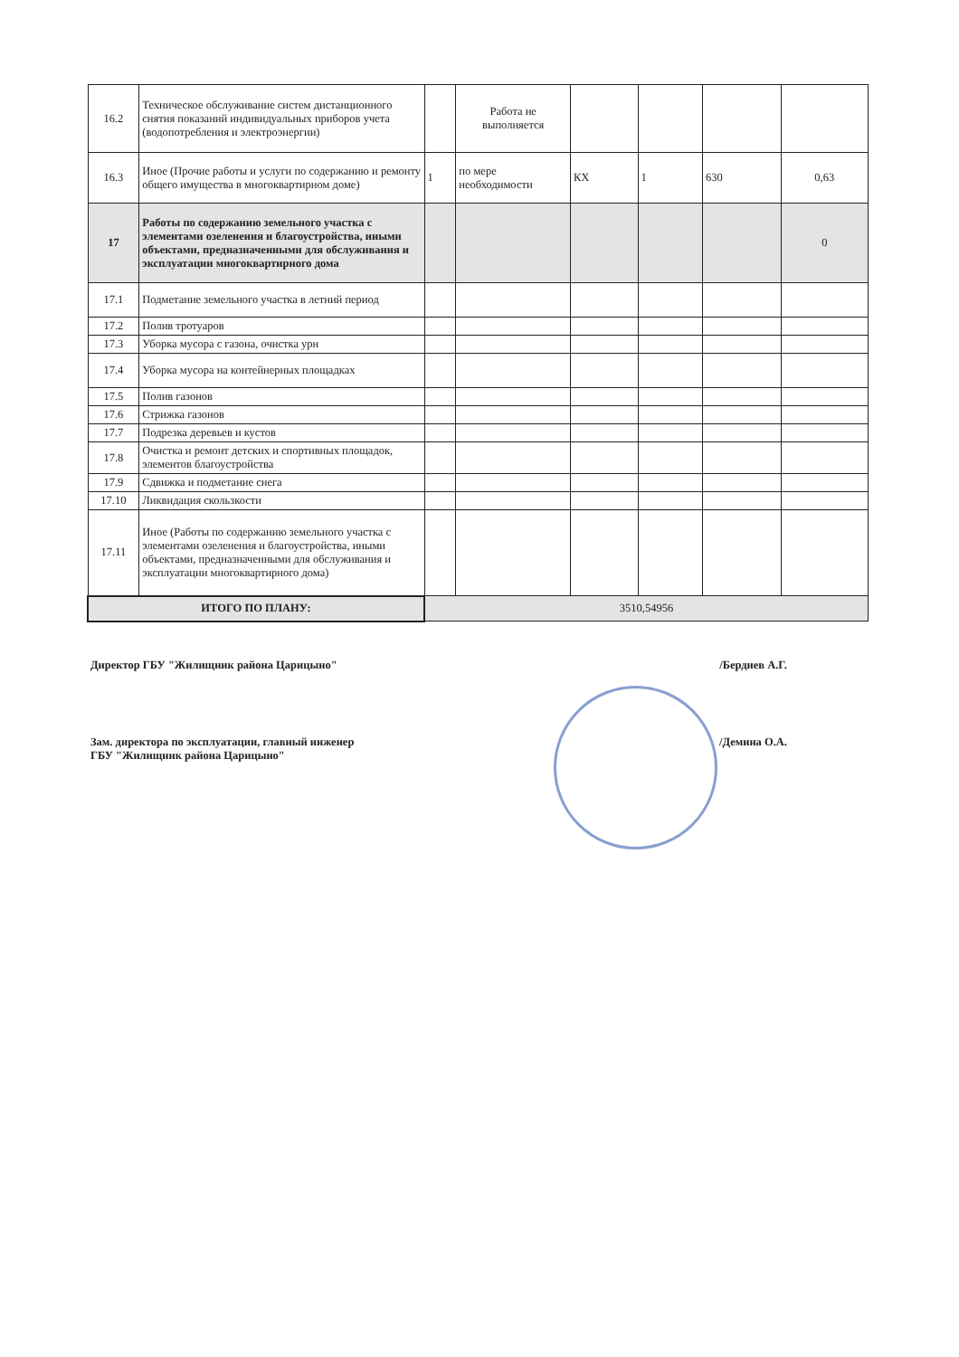| 16.2 | Техническое обслуживание систем дистанционного снятия показаний индивидуальных приборов учета (водопотребления и электроэнергии) | | Работа не выполняется | | | | |
| 16.3 | Иное (Прочие работы и услуги по содержанию и ремонту общего имущества в многоквартирном доме) | 1 | по мере необходимости | КХ | 1 | 630 | 0,63 |
| 17 | Работы по содержанию земельного участка с элементами озеленения и благоустройства, иными объектами, предназначенными для обслуживания и эксплуатации многоквартирного дома | | | | | | 0 |
| 17.1 | Подметание земельного участка в летний период | | | | | | |
| 17.2 | Полив тротуаров | | | | | | |
| 17.3 | Уборка мусора с газона, очистка урн | | | | | | |
| 17.4 | Уборка мусора на контейнерных площадках | | | | | | |
| 17.5 | Полив газонов | | | | | | |
| 17.6 | Стрижка газонов | | | | | | |
| 17.7 | Подрезка деревьев и кустов | | | | | | |
| 17.8 | Очистка и ремонт детских и спортивных площадок, элементов благоустройства | | | | | | |
| 17.9 | Сдвижка и подметание снега | | | | | | |
| 17.10 | Ликвидация скользкости | | | | | | |
| 17.11 | Иное (Работы по содержанию земельного участка с элементами озеленения и благоустройства, иными объектами, предназначенными для обслуживания и эксплуатации многоквартирного дома) | | | | | | |
| ИТОГО ПО ПЛАНУ: | | 3510,54956 | | | | | |
Директор ГБУ "Жилищник района Царицыно" /Бердиев А.Г.
Зам. директора по эксплуатации, главный инженер
ГБУ "Жилищник района Царицыно" /Демина О.А.